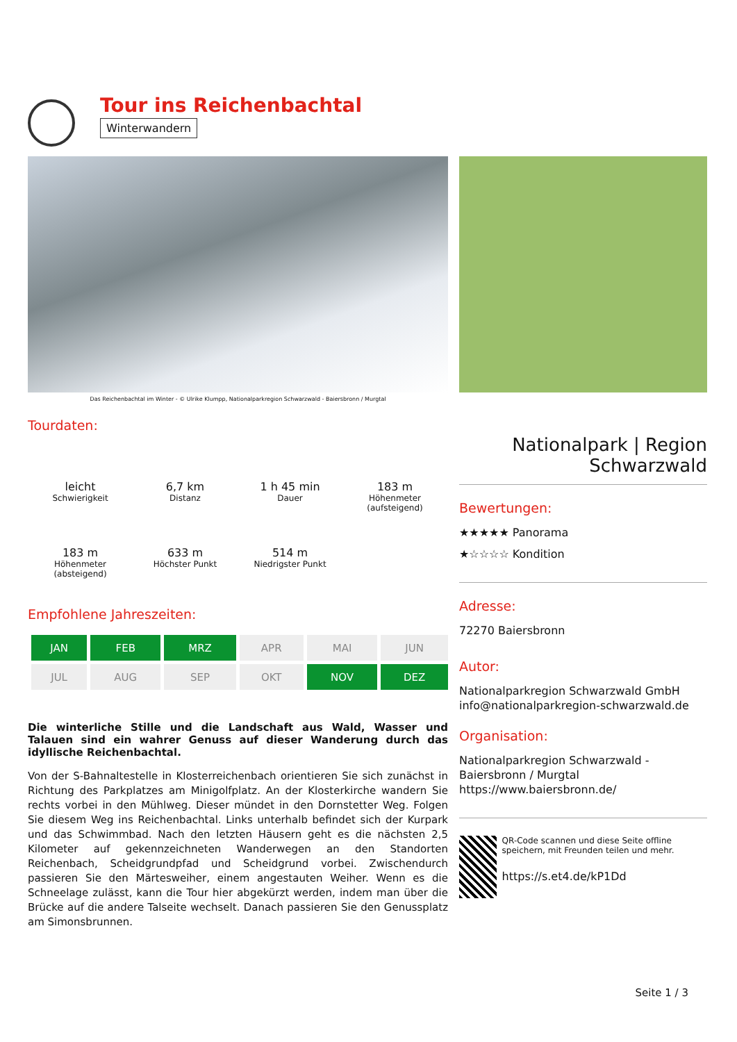Tour ins Reichenbachtal
Winterwandern
Das Reichenbachtal im Winter - © Ulrike Klumpp, Nationalparkregion Schwarzwald - Baiersbronn / Murgtal
Tourdaten:
leicht
Schwierigkeit
6,7 km
Distanz
1 h 45 min
Dauer
183 m
Höhenmeter (aufsteigend)
183 m
Höhenmeter (absteigend)
633 m
Höchster Punkt
514 m
Niedrigster Punkt
Empfohlene Jahreszeiten:
| JAN | FEB | MRZ | APR | MAI | JUN |
| JUL | AUG | SEP | OKT | NOV | DEZ |
Die winterliche Stille und die Landschaft aus Wald, Wasser und Talauen sind ein wahrer Genuss auf dieser Wanderung durch das idyllische Reichenbachtal.
Von der S-Bahnaltestelle in Klosterreichenbach orientieren Sie sich zunächst in Richtung des Parkplatzes am Minigolfplatz. An der Klosterkirche wandern Sie rechts vorbei in den Mühlweg. Dieser mündet in den Dornstetter Weg. Folgen Sie diesem Weg ins Reichenbachtal. Links unterhalb befindet sich der Kurpark und das Schwimmbad. Nach den letzten Häusern geht es die nächsten 2,5 Kilometer auf gekennzeichneten Wanderwegen an den Standorten Reichenbach, Scheidgrundpfad und Scheidgrund vorbei. Zwischendurch passieren Sie den Märtesweiher, einem angestauten Weiher. Wenn es die Schneelage zulässt, kann die Tour hier abgekürzt werden, indem man über die Brücke auf die andere Talseite wechselt. Danach passieren Sie den Genussplatz am Simonsbrunnen.
Nationalpark | Region
Schwarzwald
Bewertungen:
★★★★★ Panorama
★☆☆☆☆ Kondition
Adresse:
72270 Baiersbronn
Autor:
Nationalparkregion Schwarzwald GmbH
info@nationalparkregion-schwarzwald.de
Organisation:
Nationalparkregion Schwarzwald - Baiersbronn / Murgtal
https://www.baiersbronn.de/
QR-Code scannen und diese Seite offline speichern, mit Freunden teilen und mehr.
https://s.et4.de/kP1Dd
Seite 1 / 3